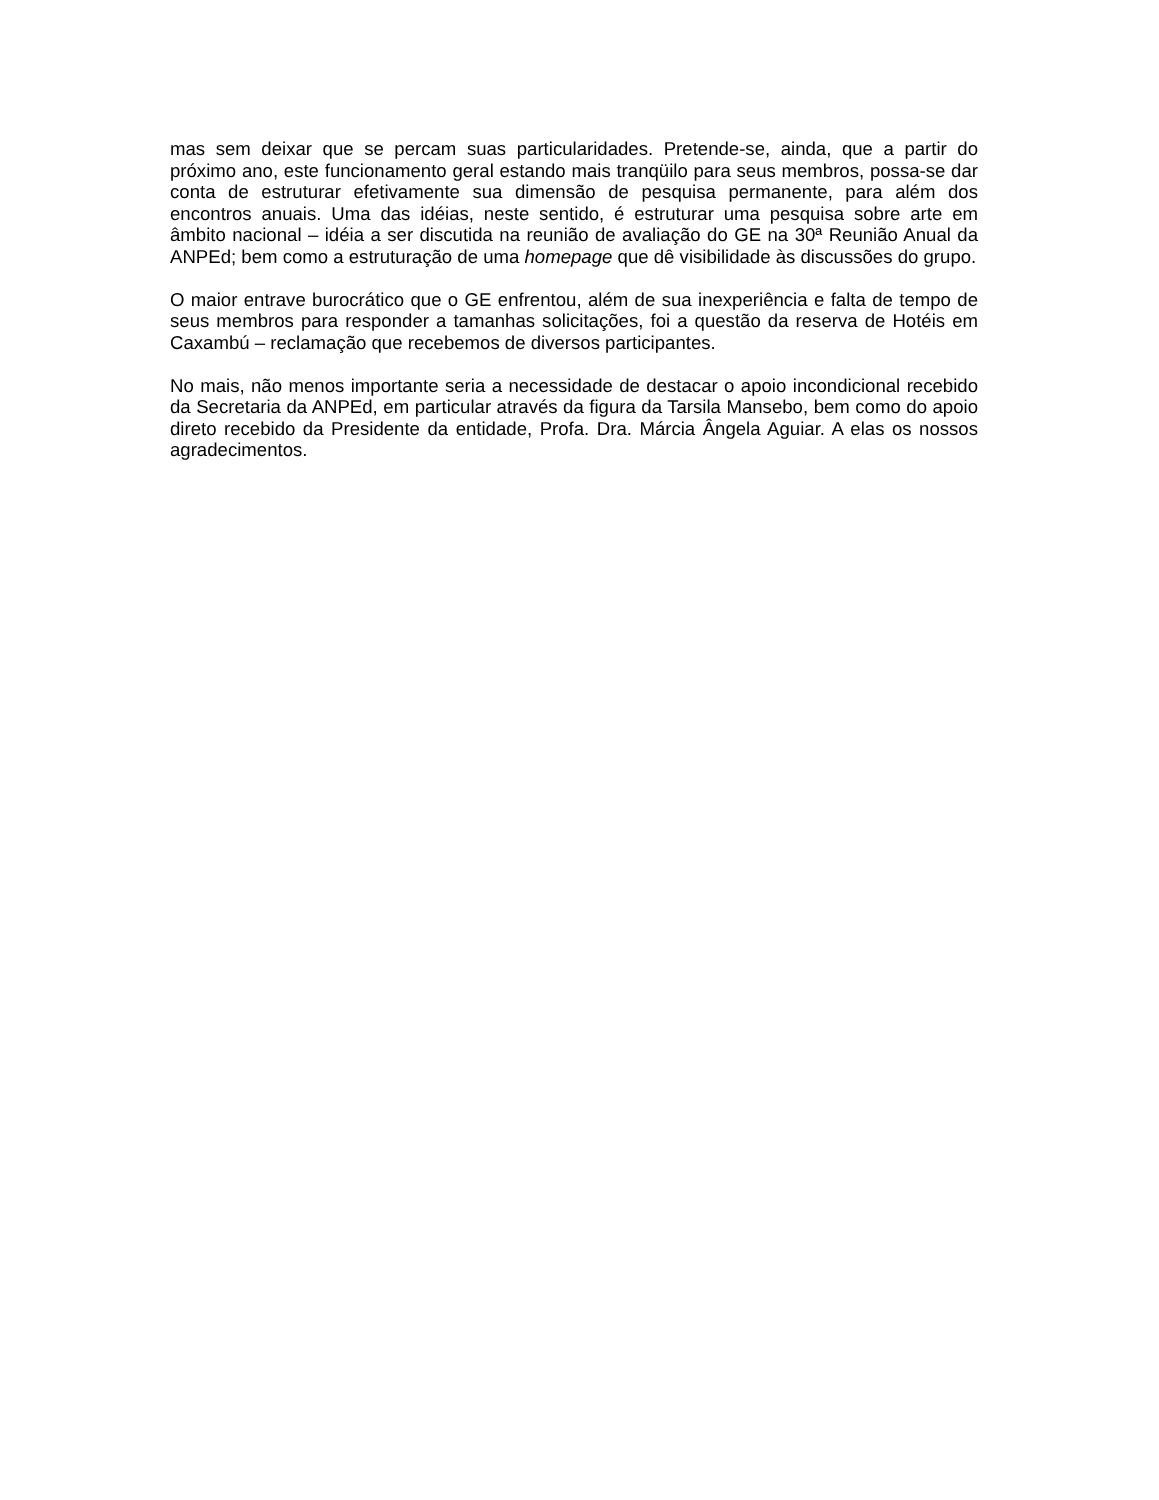mas sem deixar que se percam suas particularidades. Pretende-se, ainda, que a partir do próximo ano, este funcionamento geral estando mais tranqüilo para seus membros, possa-se dar conta de estruturar efetivamente sua dimensão de pesquisa permanente, para além dos encontros anuais. Uma das idéias, neste sentido, é estruturar uma pesquisa sobre arte em âmbito nacional – idéia a ser discutida na reunião de avaliação do GE na 30ª Reunião Anual da ANPEd; bem como a estruturação de uma homepage que dê visibilidade às discussões do grupo.
O maior entrave burocrático que o GE enfrentou, além de sua inexperiência e falta de tempo de seus membros para responder a tamanhas solicitações, foi a questão da reserva de Hotéis em Caxambú – reclamação que recebemos de diversos participantes.
No mais, não menos importante seria a necessidade de destacar o apoio incondicional recebido da Secretaria da ANPEd, em particular através da figura da Tarsila Mansebo, bem como do apoio direto recebido da Presidente da entidade, Profa. Dra. Márcia Ângela Aguiar. A elas os nossos agradecimentos.